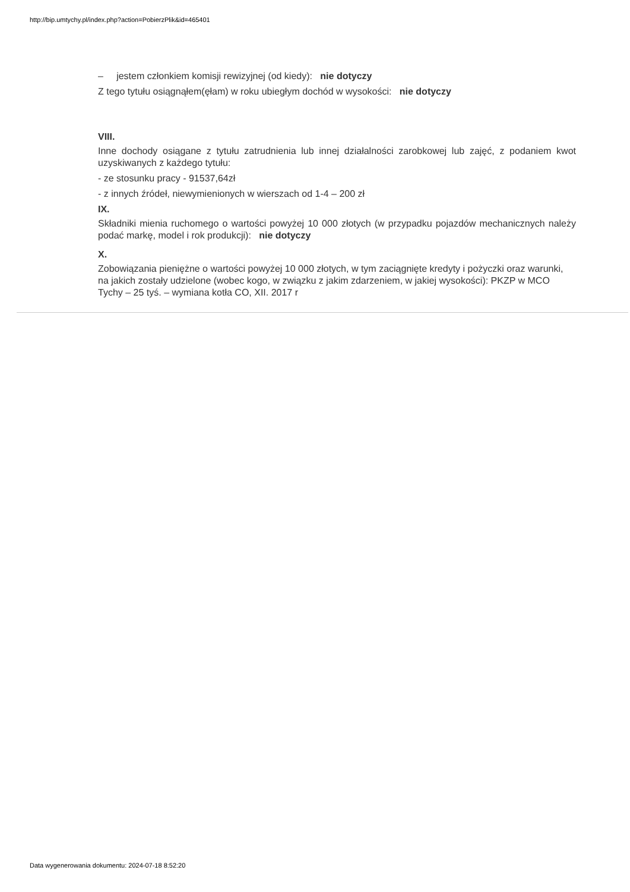http://bip.umtychy.pl/index.php?action=PobierzPlik&id=465401
– jestem członkiem komisji rewizyjnej (od kiedy): nie dotyczy
Z tego tytułu osiągnąłem(ęłam) w roku ubiegłym dochód w wysokości: nie dotyczy
VIII.
Inne dochody osiągane z tytułu zatrudnienia lub innej działalności zarobkowej lub zajęć, z podaniem kwot uzyskiwanych z każdego tytułu:
- ze stosunku pracy - 91537,64zł
- z innych źródeł, niewymienionych w wierszach od 1-4 – 200 zł
IX.
Składniki mienia ruchomego o wartości powyżej 10 000 złotych (w przypadku pojazdów mechanicznych należy podać markę, model i rok produkcji): nie dotyczy
X.
Zobowiązania pieniężne o wartości powyżej 10 000 złotych, w tym zaciągnięte kredyty i pożyczki oraz warunki, na jakich zostały udzielone (wobec kogo, w związku z jakim zdarzeniem, w jakiej wysokości): PKZP w MCO Tychy – 25 tyś. – wymiana kotła CO, XII. 2017 r
Data wygenerowania dokumentu: 2024-07-18 8:52:20